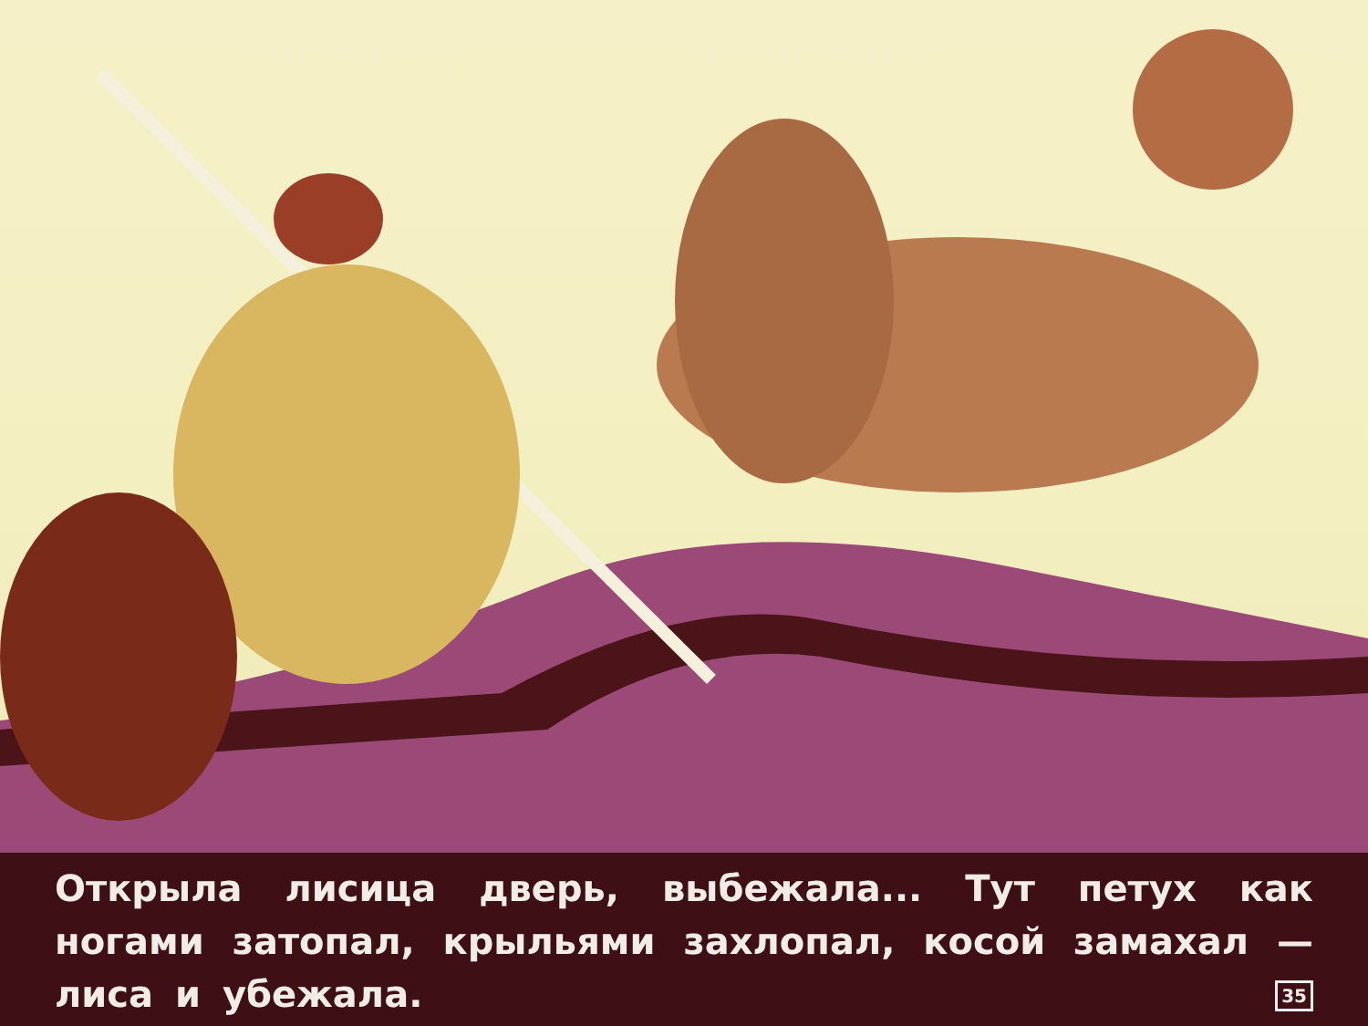Открыла лисица дверь, выбежала... Тут петух как ногами затопал, крыльями захлопал, косой замахал — лиса и убежала. 35